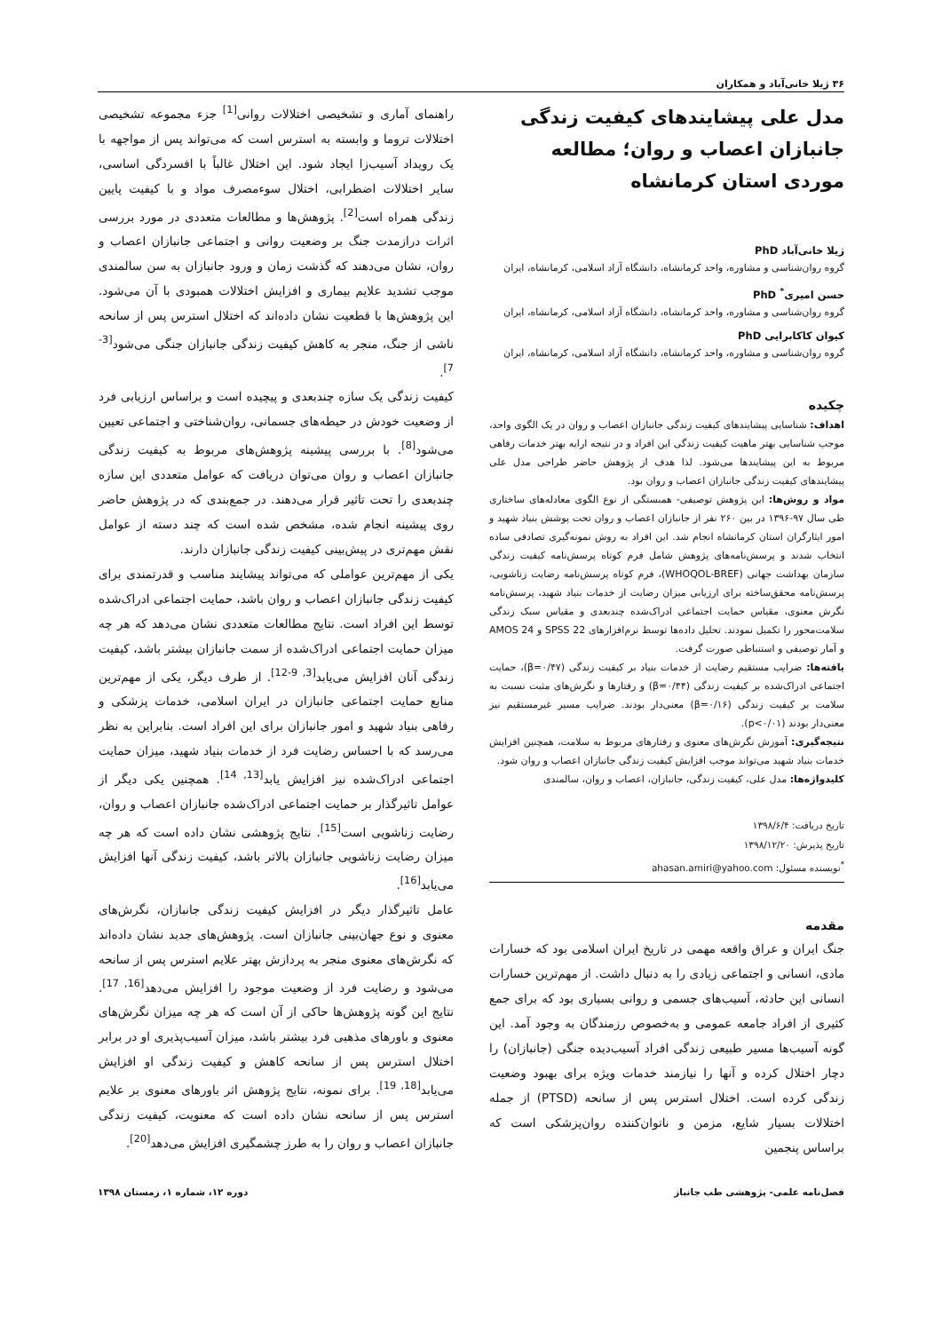۳۶ ژیلا خانی‌آباد و همکاران
مدل علی پیشایندهای کیفیت زندگی جانبازان اعصاب و روان؛ مطالعه موردی استان کرمانشاه
ژیلا خانی‌آباد PhD
گروه روان‌شناسی و مشاوره، واحد کرمانشاه، دانشگاه آزاد اسلامی، کرمانشاه، ایران
حسن امیری<sup>*</sup> PhD
گروه روان‌شناسی و مشاوره، واحد کرمانشاه، دانشگاه آزاد اسلامی، کرمانشاه، ایران
کیوان کاکابرایی PhD
گروه روان‌شناسی و مشاوره، واحد کرمانشاه، دانشگاه آزاد اسلامی، کرمانشاه، ایران
چکیده
اهداف: شناسایی پیشایندهای کیفیت زندگی جانبازان اعصاب و روان در یک الگوی واحد، موجب شناسایی بهتر ماهیت کیفیت زندگی این افراد و در نتیجه ارایه بهتر خدمات رفاهی مربوط به این پیشایندها می‌شود. لذا هدف از پژوهش حاضر طراحی مدل علی پیشایندهای کیفیت زندگی جانبازان اعصاب و روان بود.
مواد و روش‌ها: این پژوهش توصیفی- همبستگی از نوع الگوی معادله‌های ساختاری طی سال ۹۷-۱۳۹۶ در بین ۲۶۰ نفر از جانبازان اعصاب و روان تحت پوشش بنیاد شهید و امور ایثارگران استان کرمانشاه انجام شد. این افراد به روش نمونه‌گیری تصادفی ساده انتخاب شدند و پرسش‌نامه‌های پژوهش شامل فرم کوتاه پرسش‌نامه کیفیت زندگی سازمان بهداشت جهانی (WHOQOL-BREF)، فرم کوتاه پرسش‌نامه رضایت زناشویی، پرسش‌نامه محقق‌ساخته برای ارزیابی میزان رضایت از خدمات بنیاد شهید، پرسش‌نامه نگرش معنوی، مقیاس حمایت اجتماعی ادراک‌شده چندبعدی و مقیاس سبک زندگی سلامت‌محور را تکمیل نمودند. تحلیل داده‌ها توسط نرم‌افزارهای SPSS 22 و AMOS 24 و آمار توصیفی و استنباطی صورت گرفت.
یافته‌ها: ضرایب مستقیم رضایت از خدمات بنیاد بر کیفیت زندگی (β=۰/۴۷)، حمایت اجتماعی ادراک‌شده بر کیفیت زندگی (β=۰/۴۴) و رفتارها و نگرش‌های مثبت نسبت به سلامت بر کیفیت زندگی (β=۰/۱۶) معنی‌دار بودند. ضرایب مسیر غیرمستقیم نیز معنی‌دار بودند (p<۰/۰۱).
نتیجه‌گیری: آموزش نگرش‌های معنوی و رفتارهای مربوط به سلامت، همچنین افزایش خدمات بنیاد شهید می‌تواند موجب افزایش کیفیت زندگی جانبازان اعصاب و روان شود.
کلیدواژه‌ها: مدل علی، کیفیت زندگی، جانبازان، اعصاب و روان، سالمندی
تاریخ دریافت: ۱۳۹۸/۶/۴
تاریخ پذیرش: ۱۳۹۸/۱۲/۲۰
<sup>*</sup> نویسنده مسئول: ahasan.amiri@yahoo.com
مقدمه
جنگ ایران و عراق واقعه مهمی در تاریخ ایران اسلامی بود که خسارات مادی، انسانی و اجتماعی زیادی را به دنبال داشت. از مهم‌ترین خسارات انسانی این حادثه، آسیب‌های جسمی و روانی بسیاری بود که برای جمع کثیری از افراد جامعه عمومی و به‌خصوص رزمندگان به وجود آمد. این گونه آسیب‌ها مسیر طبیعی زندگی افراد آسیب‌دیده جنگی (جانبازان) را دچار اختلال کرده و آنها را نیازمند خدمات ویژه برای بهبود وضعیت زندگی کرده است. اختلال استرس پس از سانحه (PTSD) از جمله اختلالات بسیار شایع، مزمن و ناتوان‌کننده روان‌پزشکی است که براساس پنجمین
راهنمای آماری و تشخیصی اختلالات روانی<sup>[1]</sup> جزء مجموعه تشخیصی اختلالات تروما و وابسته به استرس است که می‌تواند پس از مواجهه با یک رویداد آسیب‌زا ایجاد شود. این اختلال غالباً با افسردگی اساسی، سایر اختلالات اضطرابی، اختلال سوءمصرف مواد و با کیفیت پایین زندگی همراه است<sup>[2]</sup>. پژوهش‌ها و مطالعات متعددی در مورد بررسی اثرات درازمدت جنگ بر وضعیت روانی و اجتماعی جانبازان اعصاب و روان، نشان می‌دهند که گذشت زمان و ورود جانبازان به سن سالمندی موجب تشدید علایم بیماری و افزایش اختلالات همبودی با آن می‌شود. این پژوهش‌ها با قطعیت نشان داده‌اند که اختلال استرس پس از سانحه ناشی از جنگ، منجر به کاهش کیفیت زندگی جانبازان جنگی می‌شود<sup>[3-7]</sup>.
کیفیت زندگی یک سازه چندبعدی و پیچیده است و براساس ارزیابی فرد از وضعیت خودش در حیطه‌های جسمانی، روان‌شناختی و اجتماعی تعیین می‌شود<sup>[8]</sup>. با بررسی پیشینه پژوهش‌های مربوط به کیفیت زندگی جانبازان اعصاب و روان می‌توان دریافت که عوامل متعددی این سازه چندبعدی را تحت تاثیر قرار می‌دهند. در جمع‌بندی که در پژوهش حاضر روی پیشینه انجام شده، مشخص شده است که چند دسته از عوامل نقش مهم‌تری در پیش‌بینی کیفیت زندگی جانبازان دارند.
یکی از مهم‌ترین عواملی که می‌تواند پیشایند مناسب و قدرتمندی برای کیفیت زندگی جانبازان اعصاب و روان باشد، حمایت اجتماعی ادراک‌شده توسط این افراد است. نتایج مطالعات متعددی نشان می‌دهد که هر چه میزان حمایت اجتماعی ادراک‌شده از سمت جانبازان بیشتر باشد، کیفیت زندگی آنان افزایش می‌یابد<sup>[3, 9-12]</sup>. از طرف دیگر، یکی از مهم‌ترین منابع حمایت اجتماعی جانبازان در ایران اسلامی، خدمات پزشکی و رفاهی بنیاد شهید و امور جانبازان برای این افراد است. بنابراین به نظر می‌رسد که با احساس رضایت فرد از خدمات بنیاد شهید، میزان حمایت اجتماعی ادراک‌شده نیز افزایش یابد<sup>[13, 14]</sup>. همچنین یکی دیگر از عوامل تاثیرگذار بر حمایت اجتماعی ادراک‌شده جانبازان اعصاب و روان، رضایت زناشویی است<sup>[15]</sup>. نتایج پژوهشی نشان داده است که هر چه میزان رضایت زناشویی جانبازان بالاتر باشد، کیفیت زندگی آنها افزایش می‌یابد<sup>[16]</sup>.
عامل تاثیرگذار دیگر در افزایش کیفیت زندگی جانبازان، نگرش‌های معنوی و نوع جهان‌بینی جانبازان است. پژوهش‌های جدید نشان داده‌اند که نگرش‌های معنوی منجر به پردازش بهتر علایم استرس پس از سانحه می‌شود و رضایت فرد از وضعیت موجود را افزایش می‌دهد<sup>[16, 17]</sup>. نتایج این گونه پژوهش‌ها حاکی از آن است که هر چه میزان نگرش‌های معنوی و باورهای مذهبی فرد بیشتر باشد، میزان آسیب‌پذیری او در برابر اختلال استرس پس از سانحه کاهش و کیفیت زندگی او افزایش می‌یابد<sup>[18, 19]</sup>. برای نمونه، نتایج پژوهش اثر باورهای معنوی بر علایم استرس پس از سانحه نشان داده است که معنویت، کیفیت زندگی جانبازان اعصاب و روان را به طرز چشمگیری افزایش می‌دهد<sup>[20]</sup>.
فصل‌نامه علمی- پژوهشی طب جانباز دوره ۱۲، شماره ۱، زمستان ۱۳۹۸